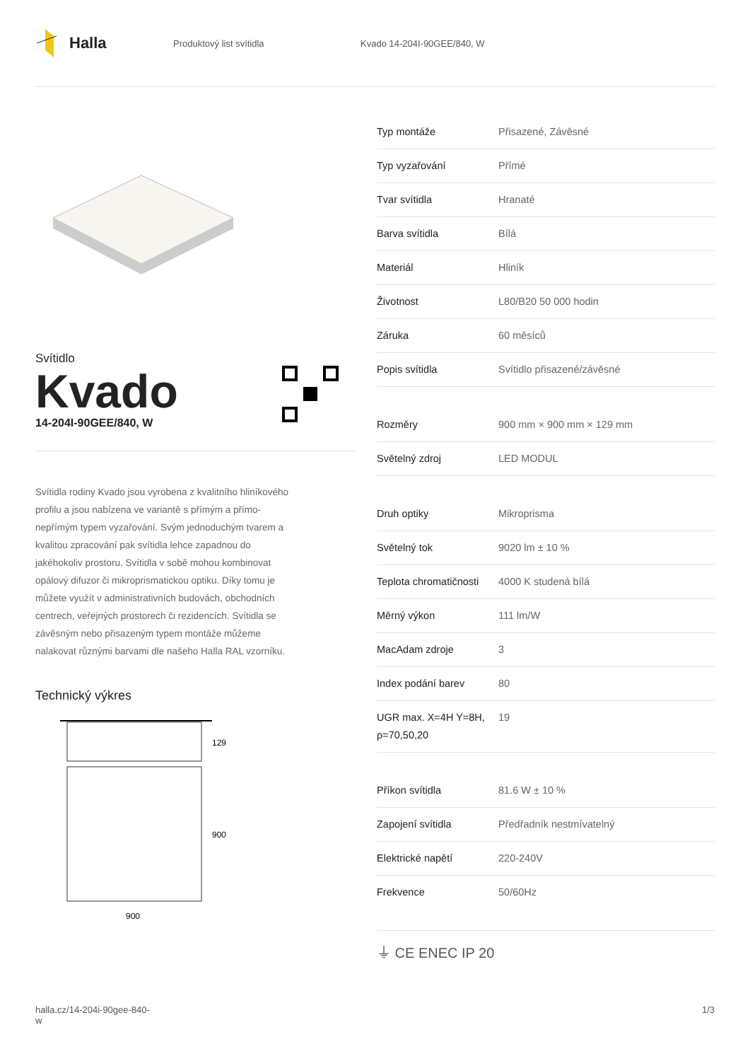Halla
Produktový list svítidla Kvado 14-204I-90GEE/840, W
Svítidlo
Kvado
14-204I-90GEE/840, W
Svítidla rodiny Kvado jsou vyrobena z kvalitního hliníkového profilu a jsou nabízena ve variantě s přímým a přímo-nepřímým typem vyzařování. Svým jednoduchým tvarem a kvalitou zpracování pak svítidla lehce zapadnou do jakéhokoliv prostoru. Svítidla v sobě mohou kombinovat opálový difuzor či mikroprismatickou optiku. Díky tomu je můžete využít v administrativních budovách, obchodních centrech, veřejných prostorech či rezidencích. Svítidla se závěsným nebo přisazeným typem montáže můžeme nalakovat různými barvami dle našeho Halla RAL vzorníku.
Technický výkres
129
900
900
| Typ montáže | Přisazené, Závěsné |
| Typ vyzařování | Přímé |
| Tvar svítidla | Hranaté |
| Barva svítidla | Bílá |
| Materiál | Hliník |
| Životnost | L80/B20 50 000 hodin |
| Záruka | 60 měsíců |
| Popis svítidla | Svítidlo přisazené/závěsné |
| Rozměry | 900 mm × 900 mm × 129 mm |
| Světelný zdroj | LED MODUL |
| Druh optiky | Mikroprisma |
| Světelný tok | 9020 lm ± 10 % |
| Teplota chromatičnosti | 4000 K studená bílá |
| Měrný výkon | 111 lm/W |
| MacAdam zdroje | 3 |
| Index podání barev | 80 |
| UGR max. X=4H Y=8H, ρ=70,50,20 | 19 |
| Příkon svítidla | 81.6 W ± 10 % |
| Zapojení svítidla | Předřadník nestmívatelný |
| Elektrické napětí | 220-240V |
| Frekvence | 50/60Hz |
⏚ CE ENEC IP 20
halla.cz/14-204i-90gee-840-
w
1/3